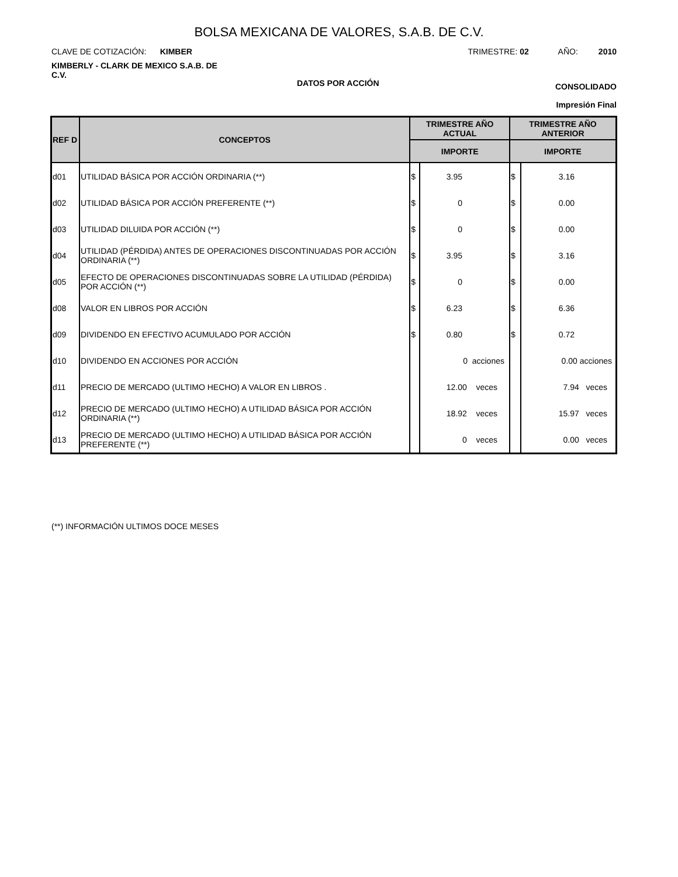BOLSA MEXICANA DE VALORES, S.A.B. DE C.V.
CLAVE DE COTIZACIÓN: KIMBER
TRIMESTRE: 02 AÑO: 2010
KIMBERLY - CLARK DE MEXICO S.A.B. DE C.V.
DATOS POR ACCIÓN CONSOLIDADO
Impresión Final
| REF D | CONCEPTOS | TRIMESTRE AÑO ACTUAL | | TRIMESTRE AÑO ANTERIOR | |
| --- | --- | --- | --- | --- | --- |
| | | IMPORTE | | IMPORTE | |
| d01 | UTILIDAD BÁSICA POR ACCIÓN ORDINARIA (**) | $ | 3.95 | $ | 3.16 |
| d02 | UTILIDAD BÁSICA POR ACCIÓN PREFERENTE (**) | $ | 0 | $ | 0.00 |
| d03 | UTILIDAD DILUIDA POR ACCIÓN (**) | $ | 0 | $ | 0.00 |
| d04 | UTILIDAD (PÉRDIDA) ANTES DE OPERACIONES DISCONTINUADAS POR ACCIÓN ORDINARIA (**) | $ | 3.95 | $ | 3.16 |
| d05 | EFECTO DE OPERACIONES DISCONTINUADAS SOBRE LA UTILIDAD (PÉRDIDA) POR ACCIÓN (**) | $ | 0 | $ | 0.00 |
| d08 | VALOR EN LIBROS POR ACCIÓN | $ | 6.23 | $ | 6.36 |
| d09 | DIVIDENDO EN EFECTIVO ACUMULADO POR ACCIÓN | $ | 0.80 | $ | 0.72 |
| d10 | DIVIDENDO EN ACCIONES POR ACCIÓN | | 0 acciones | | 0.00 acciones |
| d11 | PRECIO DE MERCADO (ULTIMO HECHO) A VALOR EN LIBROS . | | 12.00 veces | | 7.94 veces |
| d12 | PRECIO DE MERCADO (ULTIMO HECHO) A UTILIDAD BÁSICA POR ACCIÓN ORDINARIA (**) | | 18.92 veces | | 15.97 veces |
| d13 | PRECIO DE MERCADO (ULTIMO HECHO) A UTILIDAD BÁSICA POR ACCIÓN PREFERENTE (**) | | 0 veces | | 0.00 veces |
(**) INFORMACIÓN ULTIMOS DOCE MESES